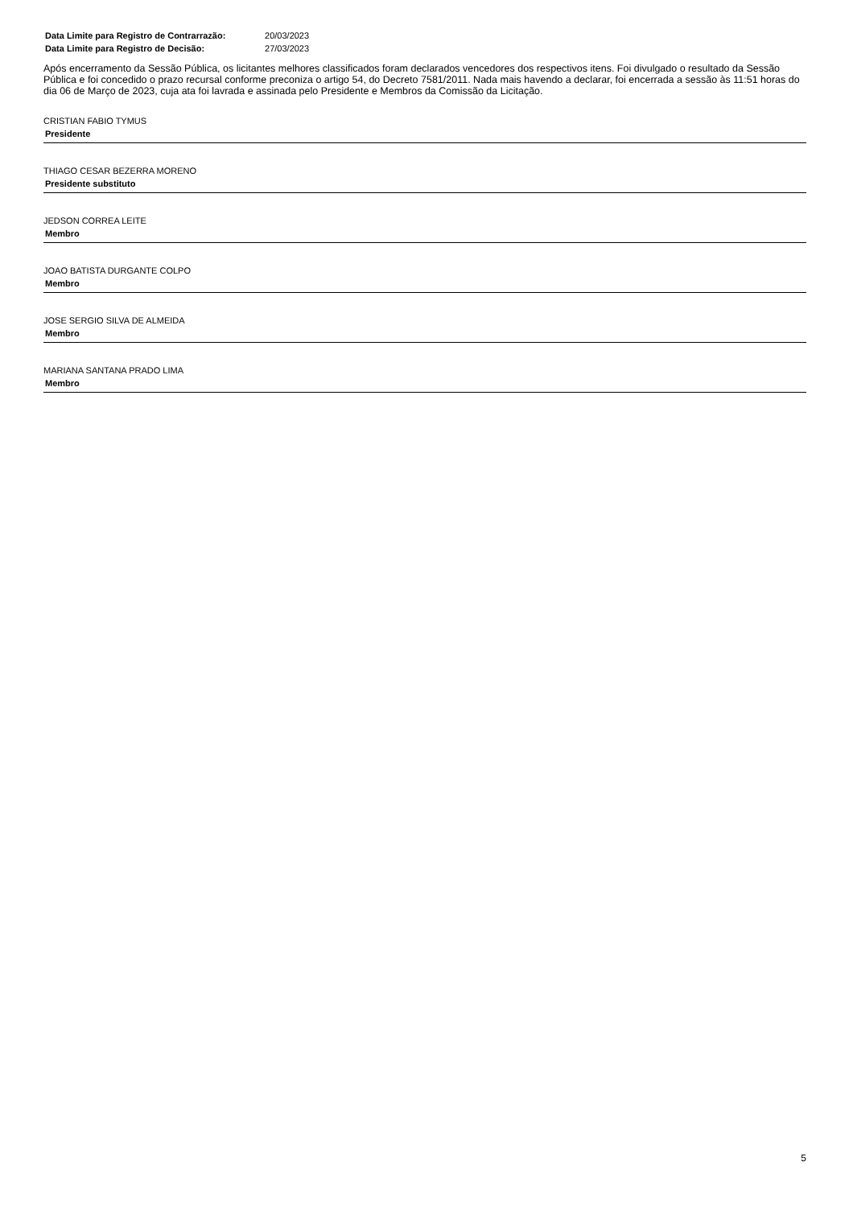Data Limite para Registro de Contrarrazão: 20/03/2023
Data Limite para Registro de Decisão: 27/03/2023
Após encerramento da Sessão Pública, os licitantes melhores classificados foram declarados vencedores dos respectivos itens. Foi divulgado o resultado da Sessão Pública e foi concedido o prazo recursal conforme preconiza o artigo 54, do Decreto 7581/2011. Nada mais havendo a declarar, foi encerrada a sessão às 11:51 horas do dia 06 de Março de 2023, cuja ata foi lavrada e assinada pelo Presidente e Membros da Comissão da Licitação.
CRISTIAN FABIO TYMUS
Presidente
THIAGO CESAR BEZERRA MORENO
Presidente substituto
JEDSON CORREA LEITE
Membro
JOAO BATISTA DURGANTE COLPO
Membro
JOSE SERGIO SILVA DE ALMEIDA
Membro
MARIANA SANTANA PRADO LIMA
Membro
5